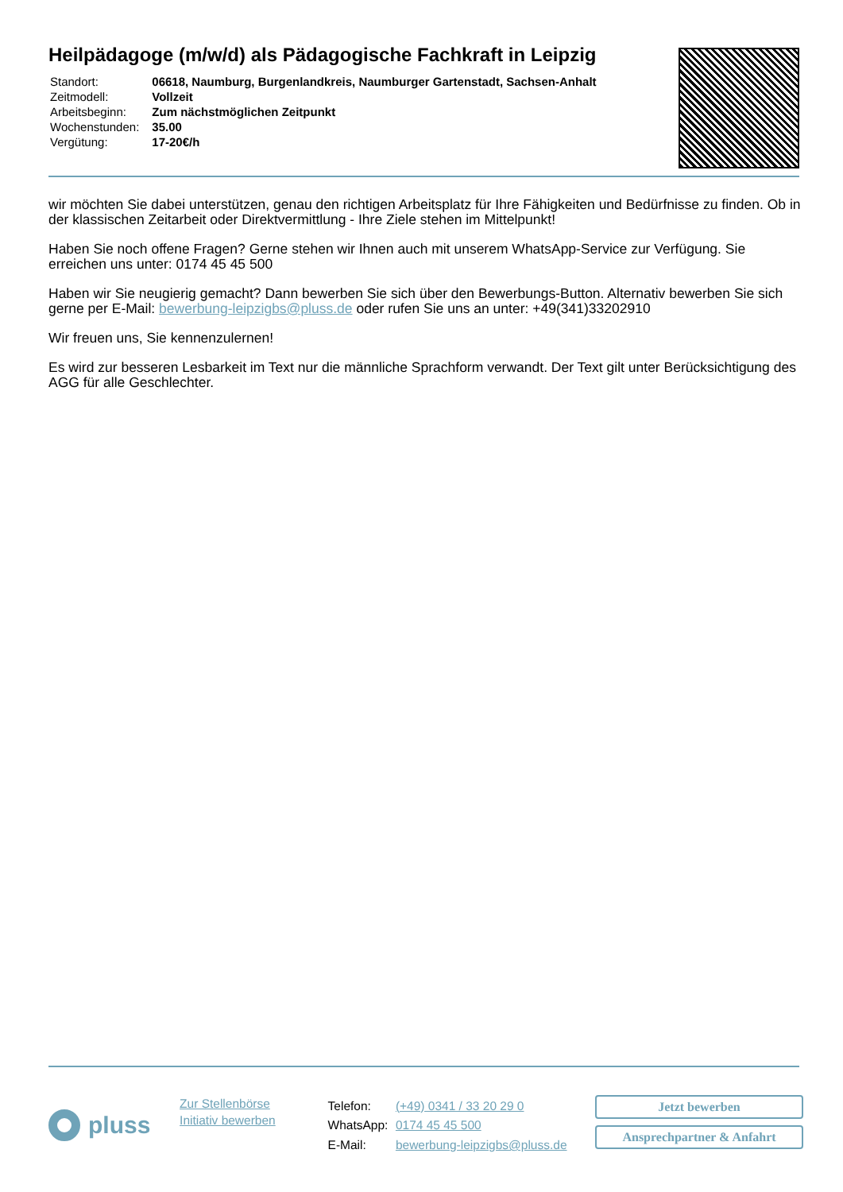Heilpädagoge (m/w/d) als Pädagogische Fachkraft in Leipzig
| Standort: | 06618, Naumburg, Burgenlandkreis, Naumburger Gartenstadt, Sachsen-Anhalt |
| Zeitmodell: | Vollzeit |
| Arbeitsbeginn: | Zum nächstmöglichen Zeitpunkt |
| Wochenstunden: | 35.00 |
| Vergütung: | 17-20€/h |
wir möchten Sie dabei unterstützen, genau den richtigen Arbeitsplatz für Ihre Fähigkeiten und Bedürfnisse zu finden. Ob in der klassischen Zeitarbeit oder Direktvermittlung - Ihre Ziele stehen im Mittelpunkt!
Haben Sie noch offene Fragen? Gerne stehen wir Ihnen auch mit unserem WhatsApp-Service zur Verfügung. Sie erreichen uns unter: 0174 45 45 500
Haben wir Sie neugierig gemacht? Dann bewerben Sie sich über den Bewerbungs-Button. Alternativ bewerben Sie sich gerne per E-Mail: bewerbung-leipzigbs@pluss.de oder rufen Sie uns an unter: +49(341)33202910
Wir freuen uns, Sie kennenzulernen!
Es wird zur besseren Lesbarkeit im Text nur die männliche Sprachform verwandt. Der Text gilt unter Berücksichtigung des AGG für alle Geschlechter.
pluss
Zur Stellenbörse
Initiativ bewerben
| Telefon: | (+49) 0341 / 33 20 29 0 |
| WhatsApp: | 0174 45 45 500 |
| E-Mail: | bewerbung-leipzigbs@pluss.de |
Jetzt bewerben
Ansprechpartner & Anfahrt